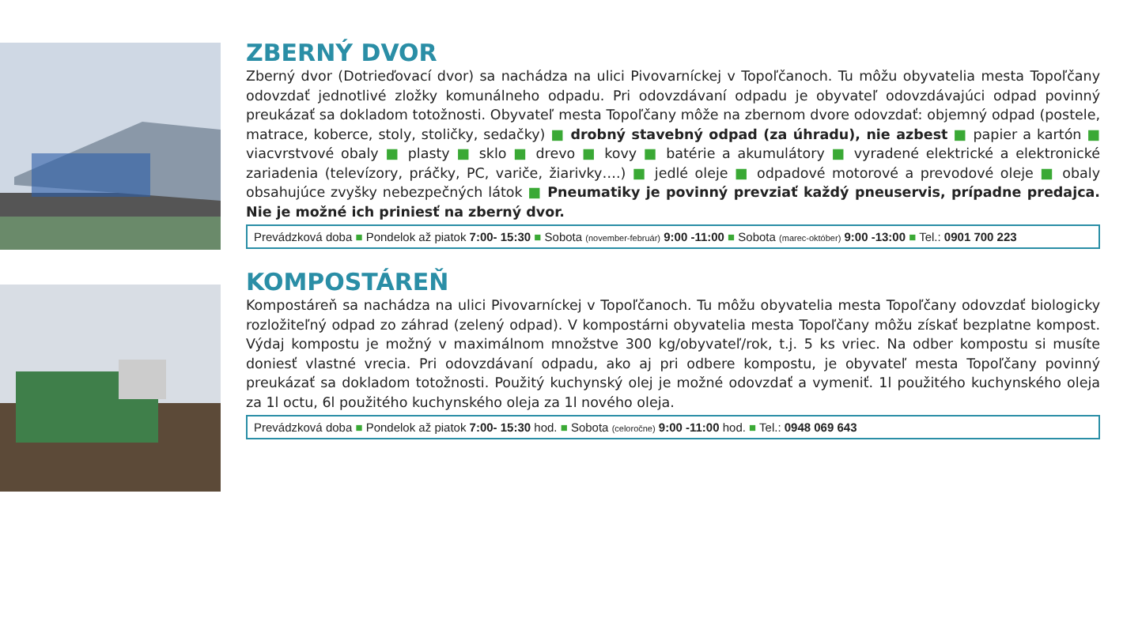ZBERNÝ DVOR
Zberný dvor (Dotrieďovací dvor) sa nachádza na ulici Pivovarníckej v Topoľčanoch. Tu môžu obyvatelia mesta Topoľčany odovzdať jednotlivé zložky komunálneho odpadu. Pri odovzdávaní odpadu je obyvateľ odovzdávajúci odpad povinný preukázať sa dokladom totožnosti. Obyvateľ mesta Topoľčany môže na zbernom dvore odovzdať: objemný odpad (postele, matrace, koberce, stoly, stoličky, sedačky) ■ drobný stavebný odpad (za úhradu), nie azbest ■ papier a kartón ■ viacvrstvové obaly ■ plasty ■ sklo ■ drevo ■ kovy ■ batérie a akumulátory ■ vyradené elektrické a elektronické zariadenia (televízory, práčky, PC, variče, žiarivky….) ■ jedlé oleje ■ odpadové motorové a prevodové oleje ■ obaly obsahujúce zvyšky nebezpečných látok ■ Pneumatiky je povinný prevziať každý pneuservis, prípadne predajca. Nie je možné ich priniesť na zberný dvor.
Prevádzková doba ■ Pondelok až piatok 7:00- 15:30 ■ Sobota (november-február) 9:00 -11:00 ■ Sobota (marec-október) 9:00 -13:00 ■ Tel.: 0901 700 223
KOMPOSTÁREŇ
Kompostáreň sa nachádza na ulici Pivovarníckej v Topoľčanoch. Tu môžu obyvatelia mesta Topoľčany odovzdať biologicky rozložiteľný odpad zo záhrad (zelený odpad). V kompostárni obyvatelia mesta Topoľčany môžu získať bezplatne kompost. Výdaj kompostu je možný v maximálnom množstve 300 kg/obyvateľ/rok, t.j. 5 ks vriec. Na odber kompostu si musíte doniesť vlastné vrecia. Pri odovzdávaní odpadu, ako aj pri odbere kompostu, je obyvateľ mesta Topoľčany povinný preukázať sa dokladom totožnosti. Použitý kuchynský olej je možné odovzdať a vymeniť. 1l použitého kuchynského oleja za 1l octu, 6l použitého kuchynského oleja za 1l nového oleja.
Prevádzková doba ■ Pondelok až piatok 7:00- 15:30 hod. ■ Sobota (celoročne) 9:00 -11:00 hod. ■ Tel.: 0948 069 643